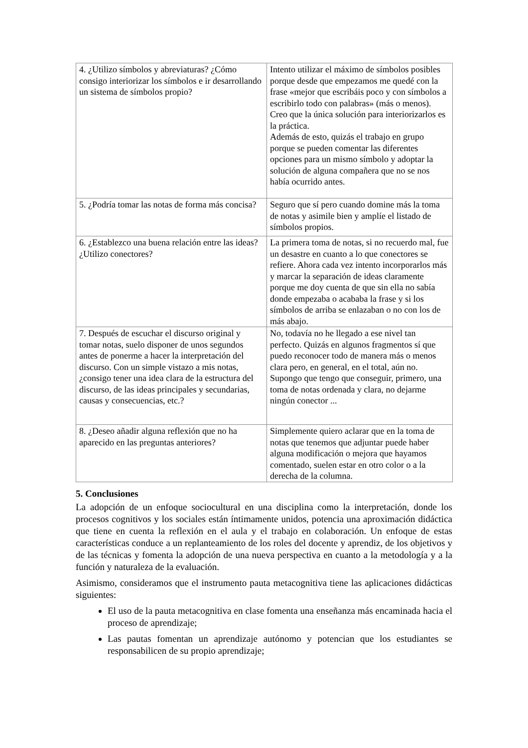| 4. ¿Utilizo símbolos y abreviaturas? ¿Cómo consigo interiorizar los símbolos e ir desarrollando un sistema de símbolos propio? | Intento utilizar el máximo de símbolos posibles porque desde que empezamos me quedé con la frase «mejor que escribáis poco y con símbolos a escribirlo todo con palabras» (más o menos). Creo que la única solución para interiorizarlos es la práctica. Además de esto, quizás el trabajo en grupo porque se pueden comentar las diferentes opciones para un mismo símbolo y adoptar la solución de alguna compañera que no se nos había ocurrido antes. |
| 5. ¿Podría tomar las notas de forma más concisa? | Seguro que sí pero cuando domine más la toma de notas y asimile bien y amplíe el listado de símbolos propios. |
| 6. ¿Establezco una buena relación entre las ideas? ¿Utilizo conectores? | La primera toma de notas, si no recuerdo mal, fue un desastre en cuanto a lo que conectores se refiere. Ahora cada vez intento incorporarlos más y marcar la separación de ideas claramente porque me doy cuenta de que sin ella no sabía donde empezaba o acababa la frase y si los símbolos de arriba se enlazaban o no con los de más abajo. |
| 7. Después de escuchar el discurso original y tomar notas, suelo disponer de unos segundos antes de ponerme a hacer la interpretación del discurso. Con un simple vistazo a mis notas, ¿consigo tener una idea clara de la estructura del discurso, de las ideas principales y secundarias, causas y consecuencias, etc.? | No, todavía no he llegado a ese nivel tan perfecto. Quizás en algunos fragmentos sí que puedo reconocer todo de manera más o menos clara pero, en general, en el total, aún no. Supongo que tengo que conseguir, primero, una toma de notas ordenada y clara, no dejarme ningún conector ... |
| 8. ¿Deseo añadir alguna reflexión que no ha aparecido en las preguntas anteriores? | Simplemente quiero aclarar que en la toma de notas que tenemos que adjuntar puede haber alguna modificación o mejora que hayamos comentado, suelen estar en otro color o a la derecha de la columna. |
5. Conclusiones
La adopción de un enfoque sociocultural en una disciplina como la interpretación, donde los procesos cognitivos y los sociales están íntimamente unidos, potencia una aproximación didáctica que tiene en cuenta la reflexión en el aula y el trabajo en colaboración. Un enfoque de estas características conduce a un replanteamiento de los roles del docente y aprendiz, de los objetivos y de las técnicas y fomenta la adopción de una nueva perspectiva en cuanto a la metodología y a la función y naturaleza de la evaluación.
Asimismo, consideramos que el instrumento pauta metacognitiva tiene las aplicaciones didácticas siguientes:
El uso de la pauta metacognitiva en clase fomenta una enseñanza más encaminada hacia el proceso de aprendizaje;
Las pautas fomentan un aprendizaje autónomo y potencian que los estudiantes se responsabilicen de su propio aprendizaje;